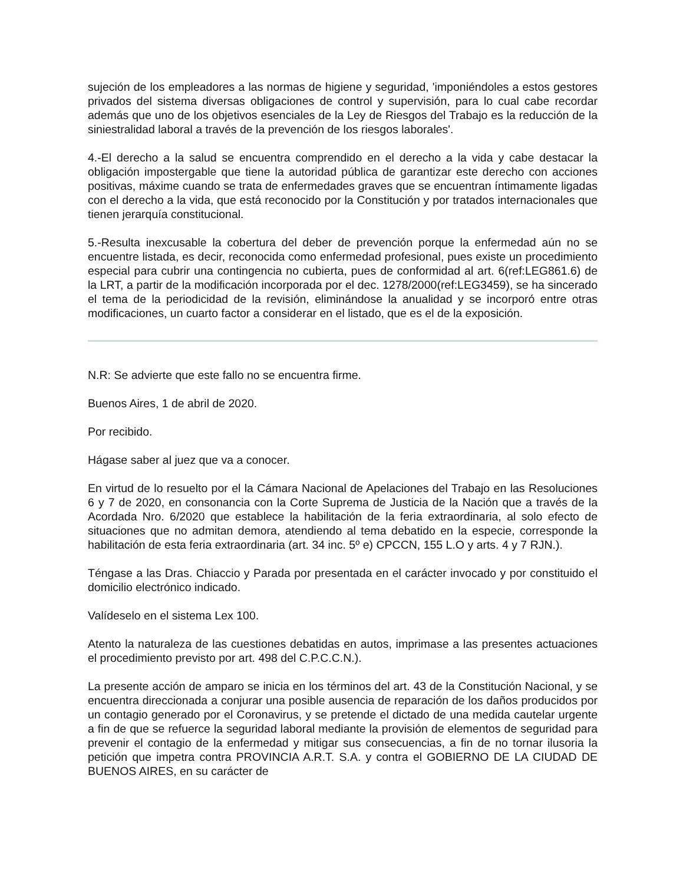sujeción de los empleadores a las normas de higiene y seguridad, 'imponiéndoles a estos gestores privados del sistema diversas obligaciones de control y supervisión, para lo cual cabe recordar además que uno de los objetivos esenciales de la Ley de Riesgos del Trabajo es la reducción de la siniestralidad laboral a través de la prevención de los riesgos laborales'.
4.-El derecho a la salud se encuentra comprendido en el derecho a la vida y cabe destacar la obligación impostergable que tiene la autoridad pública de garantizar este derecho con acciones positivas, máxime cuando se trata de enfermedades graves que se encuentran íntimamente ligadas con el derecho a la vida, que está reconocido por la Constitución y por tratados internacionales que tienen jerarquía constitucional.
5.-Resulta inexcusable la cobertura del deber de prevención porque la enfermedad aún no se encuentre listada, es decir, reconocida como enfermedad profesional, pues existe un procedimiento especial para cubrir una contingencia no cubierta, pues de conformidad al art. 6(ref:LEG861.6) de la LRT, a partir de la modificación incorporada por el dec. 1278/2000(ref:LEG3459), se ha sincerado el tema de la periodicidad de la revisión, eliminándose la anualidad y se incorporó entre otras modificaciones, un cuarto factor a considerar en el listado, que es el de la exposición.
N.R: Se advierte que este fallo no se encuentra firme.
Buenos Aires, 1 de abril de 2020.
Por recibido.
Hágase saber al juez que va a conocer.
En virtud de lo resuelto por el la Cámara Nacional de Apelaciones del Trabajo en las Resoluciones 6 y 7 de 2020, en consonancia con la Corte Suprema de Justicia de la Nación que a través de la Acordada Nro. 6/2020 que establece la habilitación de la feria extraordinaria, al solo efecto de situaciones que no admitan demora, atendiendo al tema debatido en la especie, corresponde la habilitación de esta feria extraordinaria (art. 34 inc. 5º e) CPCCN, 155 L.O y arts. 4 y 7 RJN.).
Téngase a las Dras. Chiaccio y Parada por presentada en el carácter invocado y por constituido el domicilio electrónico indicado.
Valídeselo en el sistema Lex 100.
Atento la naturaleza de las cuestiones debatidas en autos, imprimase a las presentes actuaciones el procedimiento previsto por art. 498 del C.P.C.C.N.).
La presente acción de amparo se inicia en los términos del art. 43 de la Constitución Nacional, y se encuentra direccionada a conjurar una posible ausencia de reparación de los daños producidos por un contagio generado por el Coronavirus, y se pretende el dictado de una medida cautelar urgente a fin de que se refuerce la seguridad laboral mediante la provisión de elementos de seguridad para prevenir el contagio de la enfermedad y mitigar sus consecuencias, a fin de no tornar ilusoria la petición que impetra contra PROVINCIA A.R.T. S.A. y contra el GOBIERNO DE LA CIUDAD DE BUENOS AIRES, en su carácter de